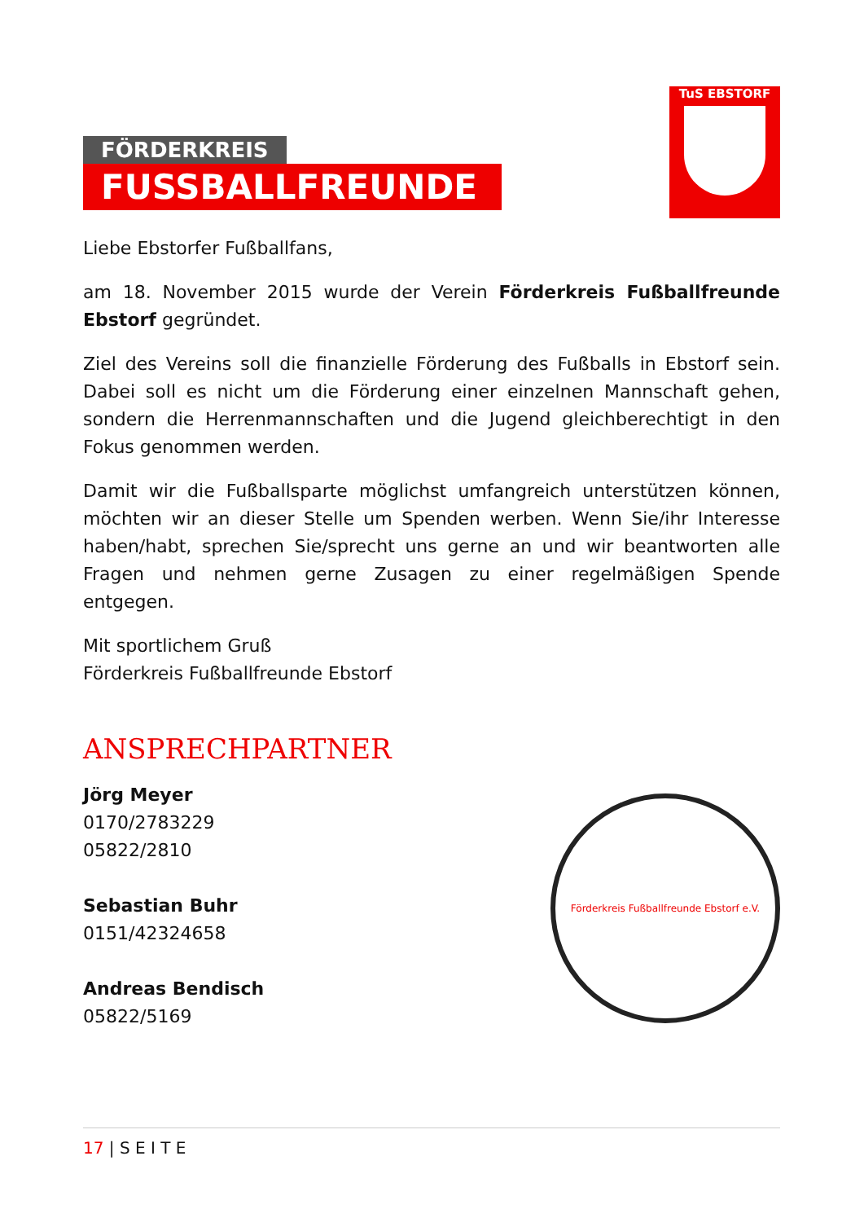FÖRDERKREIS
FUSSBALLFREUNDE
TuS EBSTORF
Liebe Ebstorfer Fußballfans,
am 18. November 2015 wurde der Verein Förderkreis Fußballfreunde Ebstorf gegründet.
Ziel des Vereins soll die finanzielle Förderung des Fußballs in Ebstorf sein. Dabei soll es nicht um die Förderung einer einzelnen Mannschaft gehen, sondern die Herrenmannschaften und die Jugend gleichberechtigt in den Fokus genommen werden.
Damit wir die Fußballsparte möglichst umfangreich unterstützen können, möchten wir an dieser Stelle um Spenden werben. Wenn Sie/ihr Interesse haben/habt, sprechen Sie/sprecht uns gerne an und wir beantworten alle Fragen und nehmen gerne Zusagen zu einer regelmäßigen Spende entgegen.
Mit sportlichem Gruß
Förderkreis Fußballfreunde Ebstorf
ANSPRECHPARTNER
Jörg Meyer
0170/2783229
05822/2810
Sebastian Buhr
0151/42324658
Andreas Bendisch
05822/5169
Förderkreis Fußballfreunde Ebstorf e.V.
17 | S E I T E